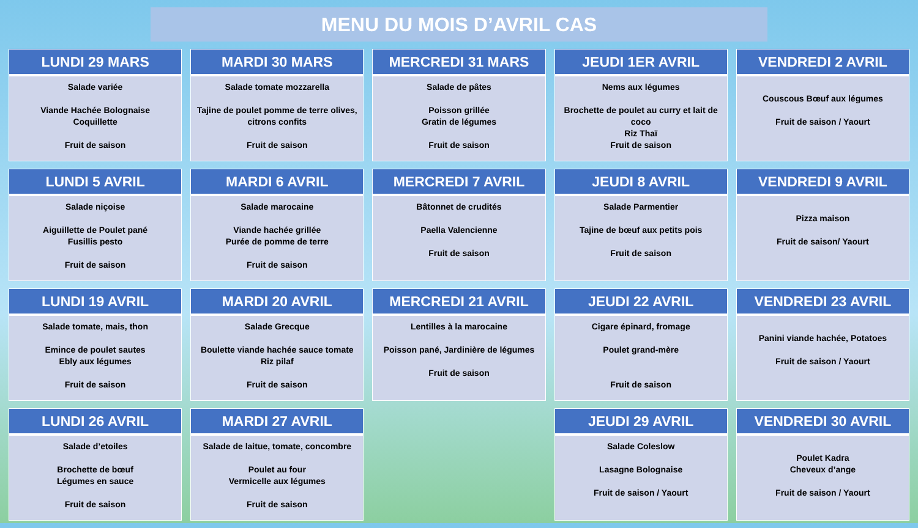MENU DU MOIS D’AVRIL CAS
| LUNDI 29 MARS Salade variée Viande Hachée Bolognaise Coquillette Fruit de saison | MARDI 30 MARS Salade tomate mozzarella Tajine de poulet pomme de terre olives, citrons confits Fruit de saison | MERCREDI 31 MARS Salade de pâtes Poisson grillée Gratin de légumes Fruit de saison | JEUDI 1ER AVRIL Nems aux légumes Brochette de poulet au curry et lait de coco Riz Thaï Fruit de saison | VENDREDI 2 AVRIL Couscous Bœuf aux légumes Fruit de saison / Yaourt |
| LUNDI 5 AVRIL Salade niçoise Aiguillette de Poulet pané Fusillis pesto Fruit de saison | MARDI 6 AVRIL Salade marocaine Viande hachée grillée Purée de pomme de terre Fruit de saison | MERCREDI 7 AVRIL Bâtonnet de crudités Paella Valencienne Fruit de saison | JEUDI 8 AVRIL Salade Parmentier Tajine de bœuf aux petits pois Fruit de saison | VENDREDI 9 AVRIL Pizza maison Fruit de saison/ Yaourt |
| LUNDI 19 AVRIL Salade tomate, mais, thon Emince de poulet sautes Ebly aux légumes Fruit de saison | MARDI 20 AVRIL Salade Grecque Boulette viande hachée sauce tomate Riz pilaf Fruit de saison | MERCREDI 21 AVRIL Lentilles à la marocaine Poisson pané, Jardinière de légumes Fruit de saison | JEUDI 22 AVRIL Cigare épinard, fromage Poulet grand-mère Fruit de saison | VENDREDI 23 AVRIL Panini viande hachée, Potatoes Fruit de saison / Yaourt |
| LUNDI 26 AVRIL Salade d’etoiles Brochette de bœuf Légumes en sauce Fruit de saison | MARDI 27 AVRIL Salade de laitue, tomate, concombre Poulet au four Vermicelle aux légumes Fruit de saison | | JEUDI 29 AVRIL Salade Coleslow Lasagne Bolognaise Fruit de saison / Yaourt | VENDREDI 30 AVRIL Poulet Kadra Cheveux d’ange Fruit de saison / Yaourt |